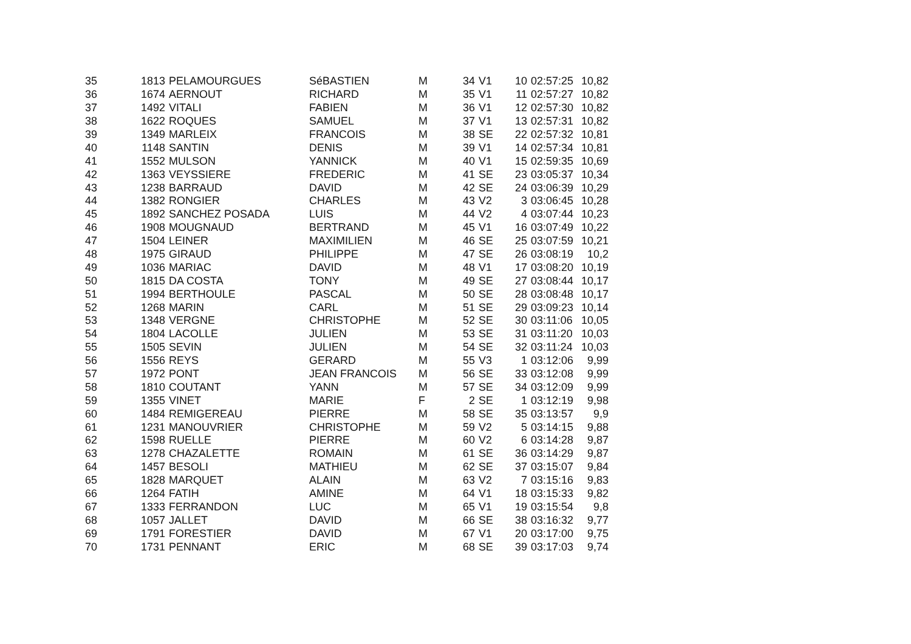| 35 | 1813 | PELAMOURGUES | SéBASTIEN | M | 34 | V1 | 10 | 02:57:25 | 10,82 |
| 36 | 1674 | AERNOUT | RICHARD | M | 35 | V1 | 11 | 02:57:27 | 10,82 |
| 37 | 1492 | VITALI | FABIEN | M | 36 | V1 | 12 | 02:57:30 | 10,82 |
| 38 | 1622 | ROQUES | SAMUEL | M | 37 | V1 | 13 | 02:57:31 | 10,82 |
| 39 | 1349 | MARLEIX | FRANCOIS | M | 38 | SE | 22 | 02:57:32 | 10,81 |
| 40 | 1148 | SANTIN | DENIS | M | 39 | V1 | 14 | 02:57:34 | 10,81 |
| 41 | 1552 | MULSON | YANNICK | M | 40 | V1 | 15 | 02:59:35 | 10,69 |
| 42 | 1363 | VEYSSIERE | FREDERIC | M | 41 | SE | 23 | 03:05:37 | 10,34 |
| 43 | 1238 | BARRAUD | DAVID | M | 42 | SE | 24 | 03:06:39 | 10,29 |
| 44 | 1382 | RONGIER | CHARLES | M | 43 | V2 | 3 | 03:06:45 | 10,28 |
| 45 | 1892 | SANCHEZ POSADA | LUIS | M | 44 | V2 | 4 | 03:07:44 | 10,23 |
| 46 | 1908 | MOUGNAUD | BERTRAND | M | 45 | V1 | 16 | 03:07:49 | 10,22 |
| 47 | 1504 | LEINER | MAXIMILIEN | M | 46 | SE | 25 | 03:07:59 | 10,21 |
| 48 | 1975 | GIRAUD | PHILIPPE | M | 47 | SE | 26 | 03:08:19 | 10,2 |
| 49 | 1036 | MARIAC | DAVID | M | 48 | V1 | 17 | 03:08:20 | 10,19 |
| 50 | 1815 | DA COSTA | TONY | M | 49 | SE | 27 | 03:08:44 | 10,17 |
| 51 | 1994 | BERTHOULE | PASCAL | M | 50 | SE | 28 | 03:08:48 | 10,17 |
| 52 | 1268 | MARIN | CARL | M | 51 | SE | 29 | 03:09:23 | 10,14 |
| 53 | 1348 | VERGNE | CHRISTOPHE | M | 52 | SE | 30 | 03:11:06 | 10,05 |
| 54 | 1804 | LACOLLE | JULIEN | M | 53 | SE | 31 | 03:11:20 | 10,03 |
| 55 | 1505 | SEVIN | JULIEN | M | 54 | SE | 32 | 03:11:24 | 10,03 |
| 56 | 1556 | REYS | GERARD | M | 55 | V3 | 1 | 03:12:06 | 9,99 |
| 57 | 1972 | PONT | JEAN FRANCOIS | M | 56 | SE | 33 | 03:12:08 | 9,99 |
| 58 | 1810 | COUTANT | YANN | M | 57 | SE | 34 | 03:12:09 | 9,99 |
| 59 | 1355 | VINET | MARIE | F | 2 | SE | 1 | 03:12:19 | 9,98 |
| 60 | 1484 | REMIGEREAU | PIERRE | M | 58 | SE | 35 | 03:13:57 | 9,9 |
| 61 | 1231 | MANOUVRIER | CHRISTOPHE | M | 59 | V2 | 5 | 03:14:15 | 9,88 |
| 62 | 1598 | RUELLE | PIERRE | M | 60 | V2 | 6 | 03:14:28 | 9,87 |
| 63 | 1278 | CHAZALETTE | ROMAIN | M | 61 | SE | 36 | 03:14:29 | 9,87 |
| 64 | 1457 | BESOLI | MATHIEU | M | 62 | SE | 37 | 03:15:07 | 9,84 |
| 65 | 1828 | MARQUET | ALAIN | M | 63 | V2 | 7 | 03:15:16 | 9,83 |
| 66 | 1264 | FATIH | AMINE | M | 64 | V1 | 18 | 03:15:33 | 9,82 |
| 67 | 1333 | FERRANDON | LUC | M | 65 | V1 | 19 | 03:15:54 | 9,8 |
| 68 | 1057 | JALLET | DAVID | M | 66 | SE | 38 | 03:16:32 | 9,77 |
| 69 | 1791 | FORESTIER | DAVID | M | 67 | V1 | 20 | 03:17:00 | 9,75 |
| 70 | 1731 | PENNANT | ERIC | M | 68 | SE | 39 | 03:17:03 | 9,74 |